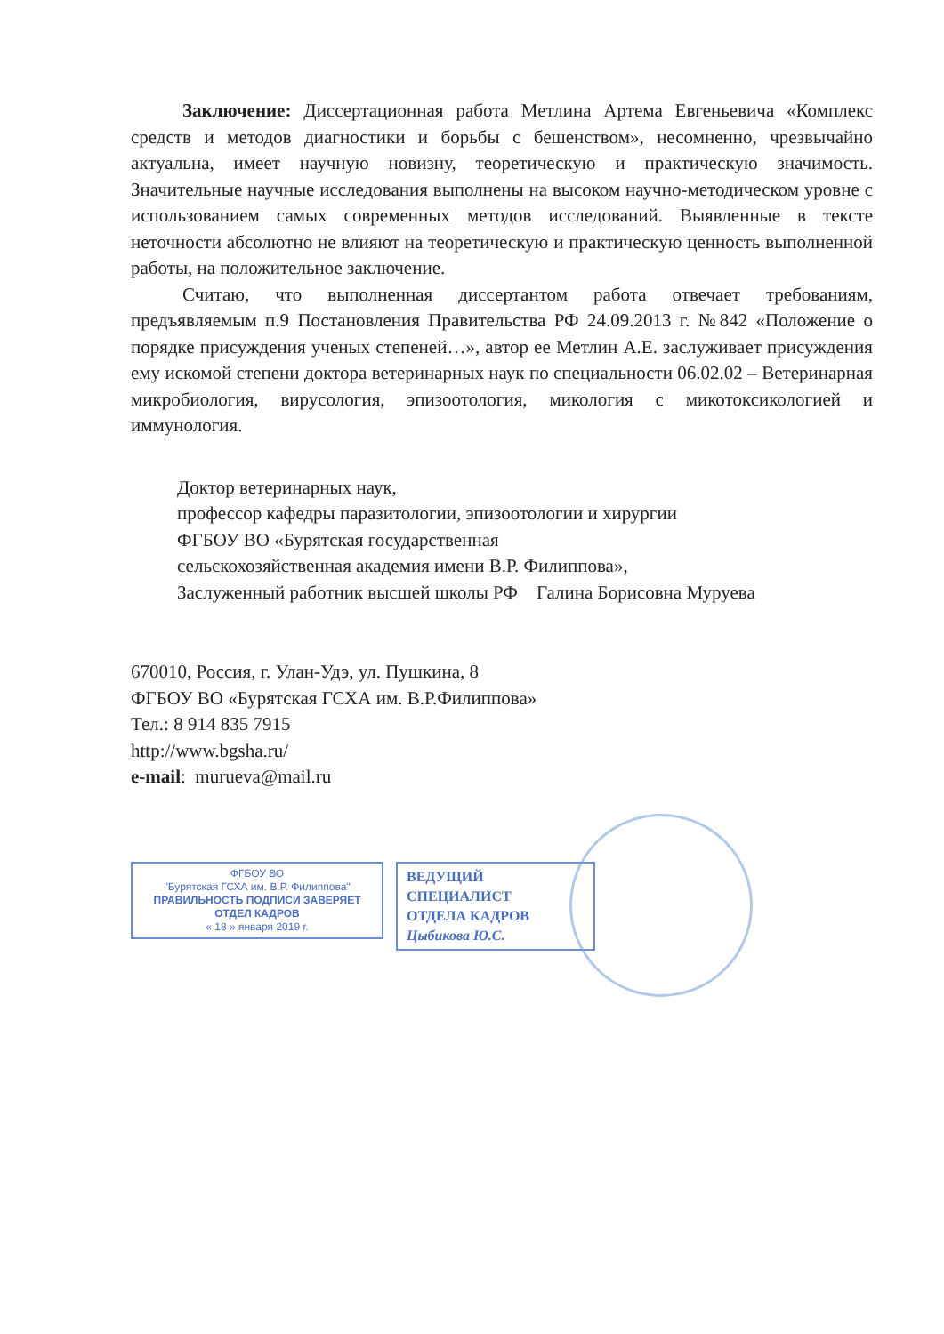Заключение: Диссертационная работа Метлина Артема Евгеньевича «Комплекс средств и методов диагностики и борьбы с бешенством», несомненно, чрезвычайно актуальна, имеет научную новизну, теоретическую и практическую значимость. Значительные научные исследования выполнены на высоком научно-методическом уровне с использованием самых современных методов исследований. Выявленные в тексте неточности абсолютно не влияют на теоретическую и практическую ценность выполненной работы, на положительное заключение.
Считаю, что выполненная диссертантом работа отвечает требованиям, предъявляемым п.9 Постановления Правительства РФ 24.09.2013 г. №842 «Положение о порядке присуждения ученых степеней…», автор ее Метлин А.Е. заслуживает присуждения ему искомой степени доктора ветеринарных наук по специальности 06.02.02 – Ветеринарная микробиология, вирусология, эпизоотология, микология с микотоксикологией и иммунология.
Доктор ветеринарных наук,
профессор кафедры паразитологии, эпизоотологии и хирургии
ФГБОУ ВО «Бурятская государственная
сельскохозяйственная академия имени В.Р. Филиппова»,
Заслуженный работник высшей школы РФ Галина Борисовна Муруева
670010, Россия, г. Улан-Удэ, ул. Пушкина, 8
ФГБОУ ВО «Бурятская ГСХА им. В.Р.Филиппова»
Тел.: 8 914 835 7915
http://www.bgsha.ru/
e-mail: murueva@mail.ru
ФГБОУ ВО
"Бурятская ГСХА им. В.Р. Филиппова"
ПРАВИЛЬНОСТЬ ПОДПИСИ ЗАВЕРЯЕТ
ОТДЕЛ КАДРОВ
« 18 » января 2019 г.
ВЕДУЩИЙ СПЕЦИАЛИСТ
ОТДЕЛА КАДРОВ
Цыбикова Ю.С.